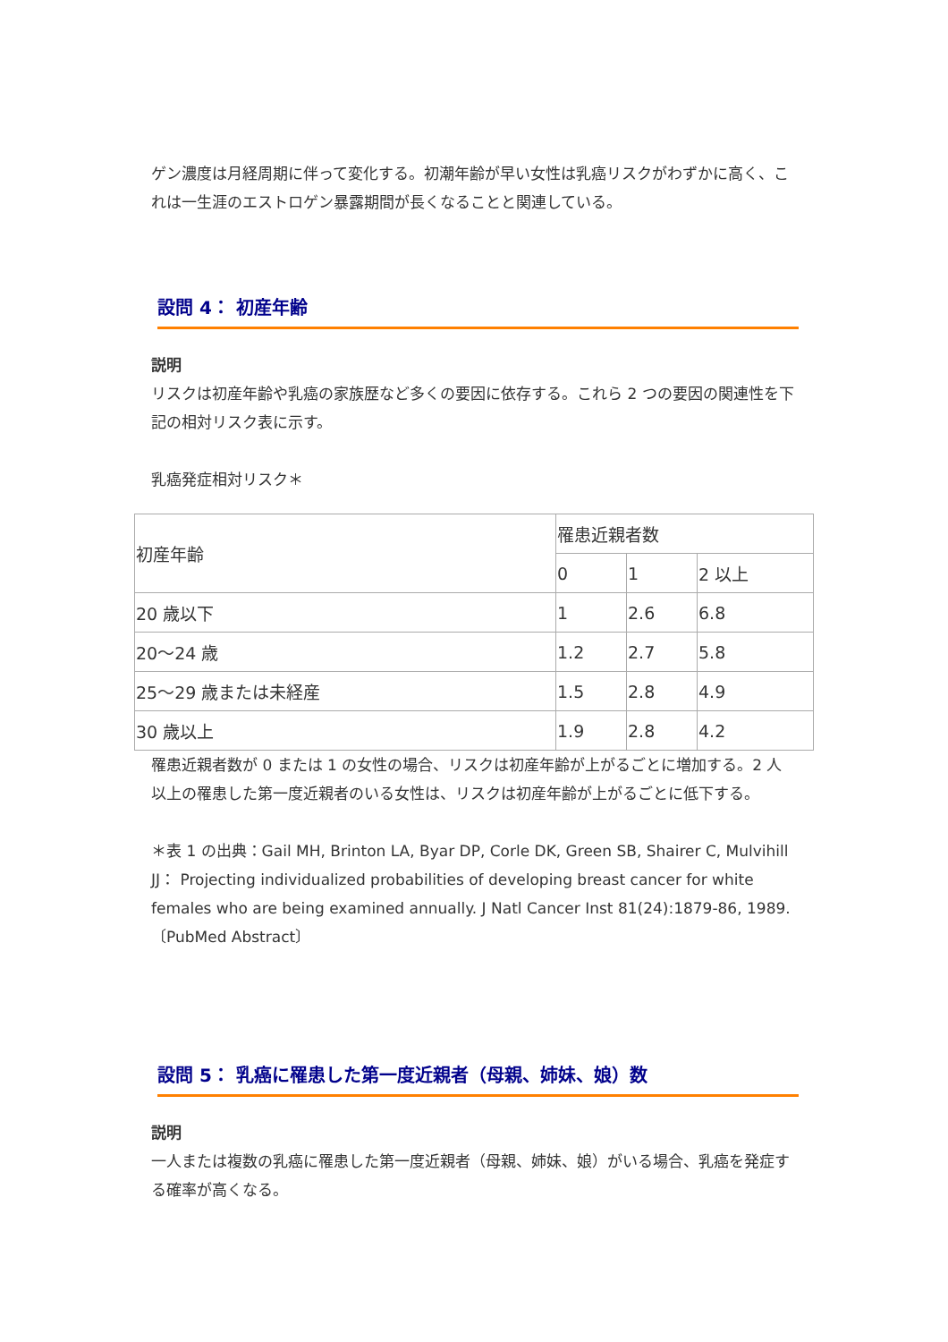ゲン濃度は月経周期に伴って変化する。初潮年齢が早い女性は乳癌リスクがわずかに高く、これは一生涯のエストロゲン暴露期間が長くなることと関連している。
設問 4： 初産年齢
説明
リスクは初産年齢や乳癌の家族歴など多くの要因に依存する。これら 2 つの要因の関連性を下記の相対リスク表に示す。
乳癌発症相対リスク＊
| 初産年齢 | 罹患近親者数 | | |
| | 0 | 1 | 2 以上 |
| 20 歳以下 | 1 | 2.6 | 6.8 |
| 20～24 歳 | 1.2 | 2.7 | 5.8 |
| 25～29 歳または未経産 | 1.5 | 2.8 | 4.9 |
| 30 歳以上 | 1.9 | 2.8 | 4.2 |
罹患近親者数が 0 または 1 の女性の場合、リスクは初産年齢が上がるごとに増加する。2 人以上の罹患した第一度近親者のいる女性は、リスクは初産年齢が上がるごとに低下する。
＊表 1 の出典：Gail MH, Brinton LA, Byar DP, Corle DK, Green SB, Shairer C, Mulvihill JJ： Projecting individualized probabilities of developing breast cancer for white females who are being examined annually. J Natl Cancer Inst 81(24):1879-86, 1989.〔PubMed Abstract〕
設問 5： 乳癌に罹患した第一度近親者（母親、姉妹、娘）数
説明
一人または複数の乳癌に罹患した第一度近親者（母親、姉妹、娘）がいる場合、乳癌を発症する確率が高くなる。